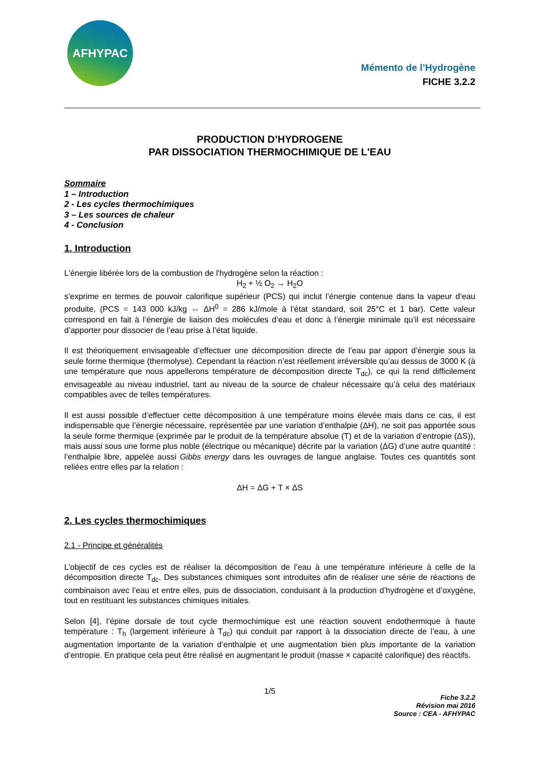AFHYPAC
Mémento de l’Hydrogène
FICHE 3.2.2
PRODUCTION D’HYDROGENE
PAR DISSOCIATION THERMOCHIMIQUE DE L'EAU
Sommaire
1 – Introduction
2 - Les cycles thermochimiques
3 – Les sources de chaleur
4 - Conclusion
1. Introduction
L'énergie libérée lors de la combustion de l'hydrogène selon la réaction :
H<sub>2</sub> + ½ O<sub>2</sub> → H<sub>2</sub>O
s’exprime en termes de pouvoir calorifique supérieur (PCS) qui inclut l’énergie contenue dans la vapeur d’eau produite, (PCS = 143 000 kJ/kg ⇔ ΔH<sup>0</sup> = 286 kJ/mole à l’état standard, soit 25°C et 1 bar). Cette valeur correspond en fait à l’énergie de liaison des molécules d’eau et donc à l’énergie minimale qu’il est nécessaire d’apporter pour dissocier de l’eau prise à l’état liquide.
Il est théoriquement envisageable d’effectuer une décomposition directe de l’eau par apport d’énergie sous la seule forme thermique (thermolyse). Cependant la réaction n’est réellement irréversible qu’au dessus de 3000 K (à une température que nous appellerons température de décomposition directe T<sub>dc</sub>), ce qui la rend difficilement envisageable au niveau industriel, tant au niveau de la source de chaleur nécessaire qu’à celui des matériaux compatibles avec de telles températures.
Il est aussi possible d’effectuer cette décomposition à une température moins élevée mais dans ce cas, il est indispensable que l’énergie nécessaire, représentée par une variation d’enthalpie (ΔH), ne soit pas apportée sous la seule forme thermique (exprimée par le produit de la température absolue (T) et de la variation d’entropie (ΔS)), mais aussi sous une forme plus noble (électrique ou mécanique) décrite par la variation (ΔG) d’une autre quantité : l’enthalpie libre, appelée aussi Gibbs energy dans les ouvrages de langue anglaise. Toutes ces quantités sont reliées entre elles par la relation :
ΔH = ΔG + T × ΔS
2. Les cycles thermochimiques
2.1 - Principe et généralités
L’objectif de ces cycles est de réaliser la décomposition de l’eau à une température inférieure à celle de la décomposition directe T<sub>dc</sub>. Des substances chimiques sont introduites afin de réaliser une série de réactions de combinaison avec l’eau et entre elles, puis de dissociation, conduisant à la production d’hydrogène et d’oxygène, tout en restituant les substances chimiques initiales.
Selon [4], l’épine dorsale de tout cycle thermochimique est une réaction souvent endothermique à haute température : T<sub>h</sub> (largement inférieure à T<sub>dc</sub>) qui conduit par rapport à la dissociation directe de l’eau, à une augmentation importante de la variation d’enthalpie et une augmentation bien plus importante de la variation d’entropie. En pratique cela peut être réalisé en augmentant le produit (masse × capacité calorifique) des réactifs.
1/5
Fiche 3.2.2
Révision mai 2016
Source : CEA - AFHYPAC